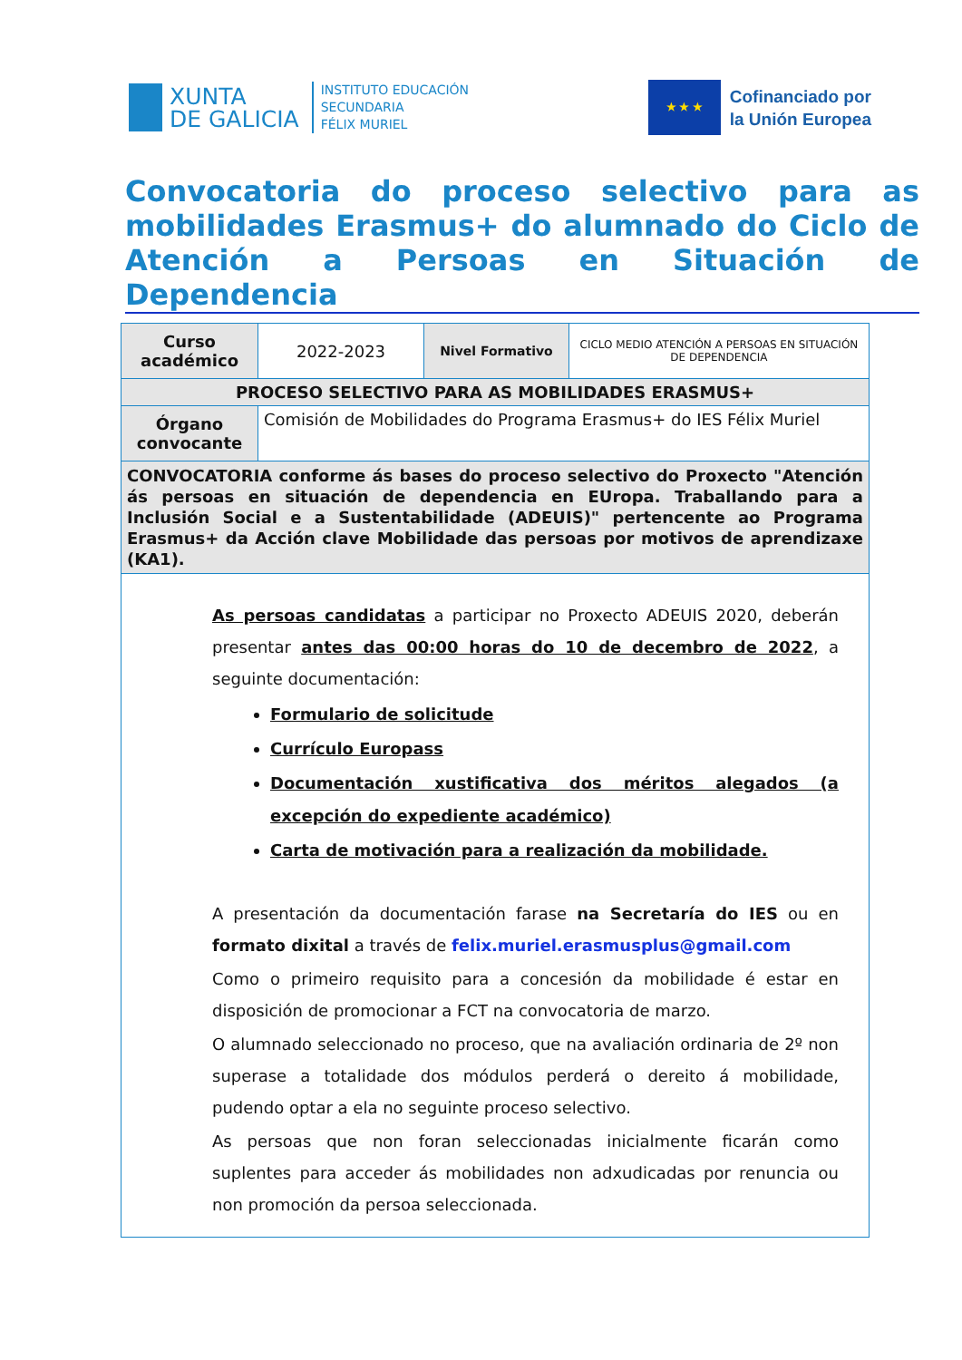XUNTA
DE GALICIA
INSTITUTO EDUCACIÓN
SECUNDARIA
FÉLIX MURIEL
★ ★ ★
Cofinanciado por
la Unión Europea
Convocatoria do proceso selectivo para as mobilidades Erasmus+ do alumnado do Ciclo de Atención a Persoas en Situación de Dependencia
| Curso académico | 2022-2023 | Nivel Formativo | CICLO MEDIO ATENCIÓN A PERSOAS EN SITUACIÓN DE DEPENDENCIA |
| PROCESO SELECTIVO PARA AS MOBILIDADES ERASMUS+ | | | |
| Órgano convocante | Comisión de Mobilidades do Programa Erasmus+ do IES Félix Muriel | | |
| CONVOCATORIA conforme ás bases do proceso selectivo do Proxecto "Atención ás persoas en situación de dependencia en EUropa. Traballando para a Inclusión Social e a Sustentabilidade (ADEUIS)" pertencente ao Programa Erasmus+ da Acción clave Mobilidade das persoas por motivos de aprendizaxe (KA1). | | | |
| As persoas candidatas a participar no Proxecto ADEUIS 2020, deberán presentar antes das 00:00 horas do 10 de decembro de 2022 , a seguinte documentación: Formulario de solicitude Currículo Europass Documentación xustificativa dos méritos alegados (a excepción do expediente académico) Carta de motivación para a realización da mobilidade. A presentación da documentación farase na Secretaría do IES ou en formato dixital a través de felix.muriel.erasmusplus@gmail.com Como o primeiro requisito para a concesión da mobilidade é estar en disposición de promocionar a FCT na convocatoria de marzo. O alumnado seleccionado no proceso, que na avaliación ordinaria de 2º non superase a totalidade dos módulos perderá o dereito á mobilidade, pudendo optar a ela no seguinte proceso selectivo. As persoas que non foran seleccionadas inicialmente ficarán como suplentes para acceder ás mobilidades non adxudicadas por renuncia ou non promoción da persoa seleccionada. | | | |